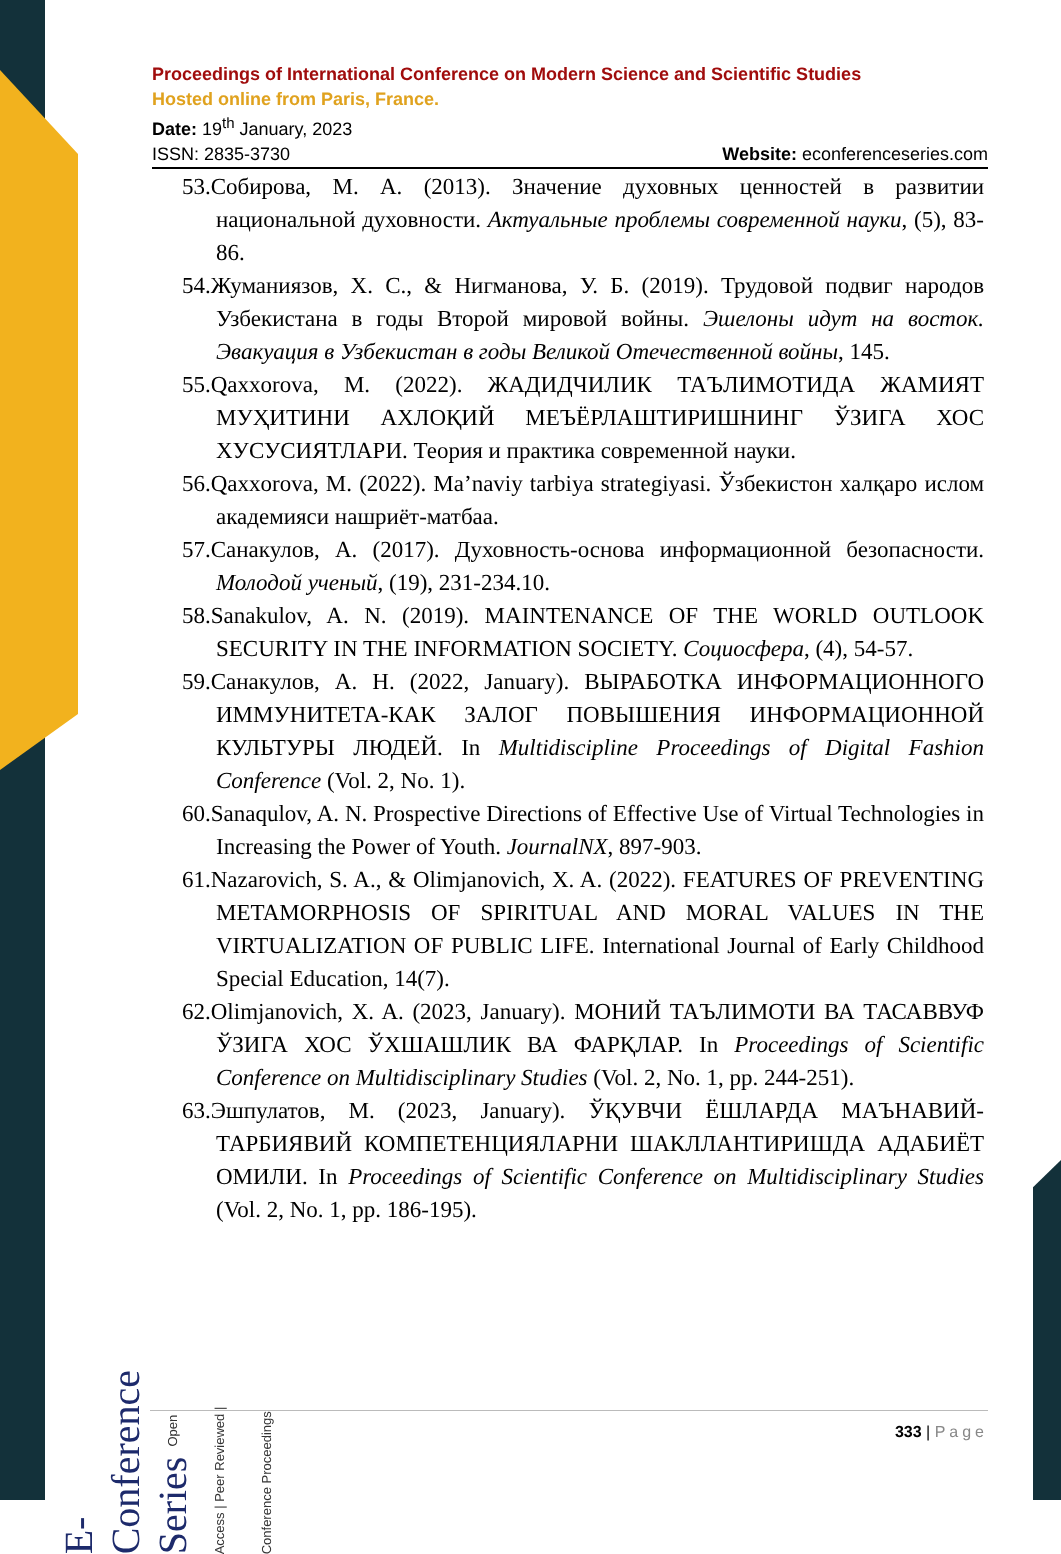E- Conference Series Open Access | Peer Reviewed | Conference Proceedings
Proceedings of International Conference on Modern Science and Scientific Studies
Hosted online from Paris, France.
Date: 19<sup>th</sup> January, 2023
ISSN: 2835-3730 Website: econferenceseries.com
53.Собирова, М. А. (2013). Значение духовных ценностей в развитии национальной духовности. Актуальные проблемы современной науки, (5), 83-86.
54.Жуманиязов, Х. С., & Нигманова, У. Б. (2019). Трудовой подвиг народов Узбекистана в годы Второй мировой войны. Эшелоны идут на восток. Эвакуация в Узбекистан в годы Великой Отечественной войны, 145.
55.Qaxxorova, M. (2022). ЖАДИДЧИЛИК ТАЪЛИМОТИДА ЖАМИЯТ МУҲИТИНИ АХЛОҚИЙ МЕЪЁРЛАШТИРИШНИНГ ЎЗИГА ХОС ХУСУСИЯТЛАРИ. Теория и практика современной науки.
56.Qaxxorova, M. (2022). Ma’naviy tarbiya strategiyasi. Ўзбекистон халқаро ислом академияси нашриёт-матбаа.
57.Санакулов, А. (2017). Духовность-основа информационной безопасности. Молодой ученый, (19), 231-234.10.
58.Sanakulov, A. N. (2019). MAINTENANCE OF THE WORLD OUTLOOK SECURITY IN THE INFORMATION SOCIETY. Социосфера, (4), 54-57.
59.Санакулов, А. Н. (2022, January). ВЫРАБОТКА ИНФОРМАЦИОННОГО ИММУНИТЕТА-КАК ЗАЛОГ ПОВЫШЕНИЯ ИНФОРМАЦИОННОЙ КУЛЬТУРЫ ЛЮДЕЙ. In Multidiscipline Proceedings of Digital Fashion Conference (Vol. 2, No. 1).
60.Sanaqulov, A. N. Prospective Directions of Effective Use of Virtual Technologies in Increasing the Power of Youth. JournalNX, 897-903.
61.Nazarovich, S. A., & Olimjanovich, X. A. (2022). FEATURES OF PREVENTING METAMORPHOSIS OF SPIRITUAL AND MORAL VALUES IN THE VIRTUALIZATION OF PUBLIC LIFE. International Journal of Early Childhood Special Education, 14(7).
62.Olimjanovich, X. A. (2023, January). МОНИЙ ТАЪЛИМОТИ ВА ТАСАВВУФ ЎЗИГА ХОС ЎХШАШЛИК ВА ФАРҚЛАР. In Proceedings of Scientific Conference on Multidisciplinary Studies (Vol. 2, No. 1, pp. 244-251).
63.Эшпулатов, М. (2023, January). ЎҚУВЧИ ЁШЛАРДА МАЪНАВИЙ-ТАРБИЯВИЙ КОМПЕТЕНЦИЯЛАРНИ ШАКЛЛАНТИРИШДА АДАБИЁТ ОМИЛИ. In Proceedings of Scientific Conference on Multidisciplinary Studies (Vol. 2, No. 1, pp. 186-195).
333 | Page